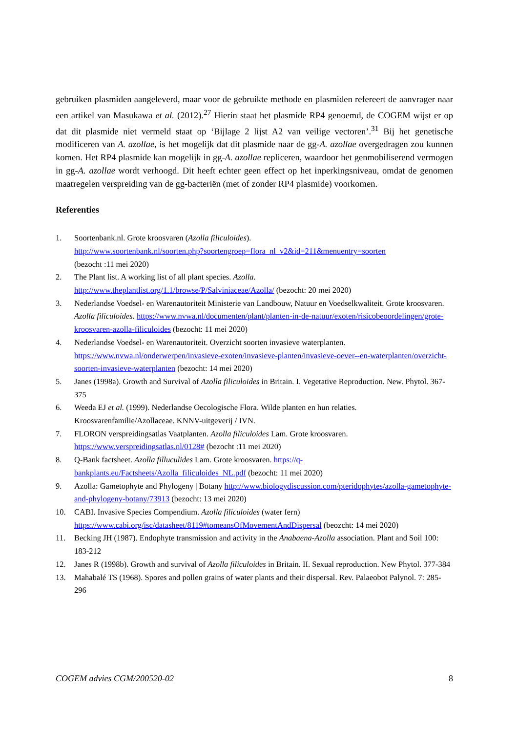gebruiken plasmiden aangeleverd, maar voor de gebruikte methode en plasmiden refereert de aanvrager naar een artikel van Masukawa et al. (2012).<sup>27</sup> Hierin staat het plasmide RP4 genoemd, de COGEM wijst er op dat dit plasmide niet vermeld staat op ‘Bijlage 2 lijst A2 van veilige vectoren’.<sup>31</sup> Bij het genetische modificeren van A. azollae, is het mogelijk dat dit plasmide naar de gg-A. azollae overgedragen zou kunnen komen. Het RP4 plasmide kan mogelijk in gg-A. azollae repliceren, waardoor het genmobiliserend vermogen in gg-A. azollae wordt verhoogd. Dit heeft echter geen effect op het inperkingsniveau, omdat de genomen maatregelen verspreiding van de gg-bacteriën (met of zonder RP4 plasmide) voorkomen.
Referenties
1. Soortenbank.nl. Grote kroosvaren (Azolla filiculoides).
http://www.soortenbank.nl/soorten.php?soortengroep=flora_nl_v2&id=211&menuentry=soorten
(bezocht :11 mei 2020)
2. The Plant list. A working list of all plant species. Azolla.
http://www.theplantlist.org/1.1/browse/P/Salviniaceae/Azolla/ (bezocht: 20 mei 2020)
3. Nederlandse Voedsel- en Warenautoriteit Ministerie van Landbouw, Natuur en Voedselkwaliteit. Grote kroosvaren. Azolla filiculoides. https://www.nvwa.nl/documenten/plant/planten-in-de-natuur/exoten/risicobeoordelingen/grote-kroosvaren-azolla-filiculoides (bezocht: 11 mei 2020)
4. Nederlandse Voedsel- en Warenautoriteit. Overzicht soorten invasieve waterplanten.
https://www.nvwa.nl/onderwerpen/invasieve-exoten/invasieve-planten/invasieve-oever--en-waterplanten/overzicht-soorten-invasieve-waterplanten (bezocht: 14 mei 2020)
5. Janes (1998a). Growth and Survival of Azolla filiculoides in Britain. I. Vegetative Reproduction. New. Phytol. 367-375
6. Weeda EJ et al. (1999). Nederlandse Oecologische Flora. Wilde planten en hun relaties. Kroosvarenfamilie/Azollaceae. KNNV-uitgeverij / IVN.
7. FLORON verspreidingsatlas Vaatplanten. Azolla filiculoides Lam. Grote kroosvaren.
https://www.verspreidingsatlas.nl/0128# (bezocht :11 mei 2020)
8. Q-Bank factsheet. Azolla filluculides Lam. Grote kroosvaren. https://q-bankplants.eu/Factsheets/Azolla_filiculoides_NL.pdf (bezocht: 11 mei 2020)
9. Azolla: Gametophyte and Phylogeny | Botany http://www.biologydiscussion.com/pteridophytes/azolla-gametophyte-and-phylogeny-botany/73913 (bezocht: 13 mei 2020)
10. CABI. Invasive Species Compendium. Azolla filiculoides (water fern)
https://www.cabi.org/isc/datasheet/8119#tomeansOfMovementAndDispersal (beozcht: 14 mei 2020)
11. Becking JH (1987). Endophyte transmission and activity in the Anabaena-Azolla association. Plant and Soil 100: 183-212
12. Janes R (1998b). Growth and survival of Azolla filiculoides in Britain. II. Sexual reproduction. New Phytol. 377-384
13. Mahabalé TS (1968). Spores and pollen grains of water plants and their dispersal. Rev. Palaeobot Palynol. 7: 285-296
COGEM advies CGM/200520-02 8